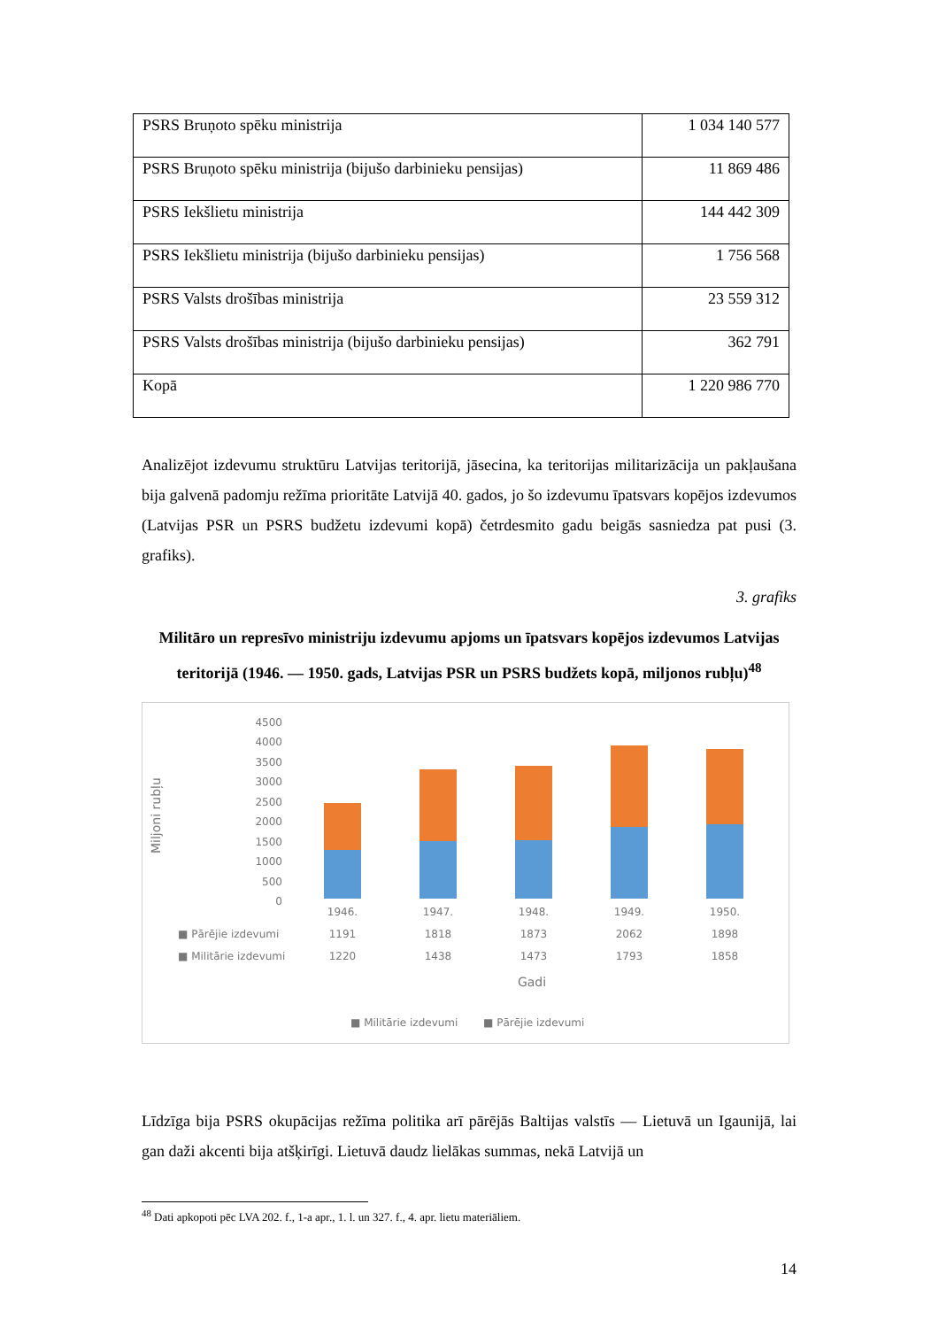| PSRS Bruņoto spēku ministrija | 1 034 140 577 |
| PSRS Bruņoto spēku ministrija (bijušo darbinieku pensijas) | 11 869 486 |
| PSRS Iekšlietu ministrija | 144 442 309 |
| PSRS Iekšlietu ministrija (bijušo darbinieku pensijas) | 1 756 568 |
| PSRS Valsts drošības ministrija | 23 559 312 |
| PSRS Valsts drošības ministrija (bijušo darbinieku pensijas) | 362 791 |
| Kopā | 1 220 986 770 |
Analizējot izdevumu struktūru Latvijas teritorijā, jāsecina, ka teritorijas militarizācija un pakļaušana bija galvenā padomju režīma prioritāte Latvijā 40. gados, jo šo izdevumu īpatsvars kopējos izdevumos (Latvijas PSR un PSRS budžetu izdevumi kopā) četrdesmito gadu beigās sasniedza pat pusi (3. grafiks).
3. grafiks
Militāro un represīvo ministriju izdevumu apjoms un īpatsvars kopējos izdevumos Latvijas teritorijā (1946. — 1950. gads, Latvijas PSR un PSRS budžets kopā, miljonos rubļu)<sup>48</sup>
Miljoni rubļu
4500
4000
3500
3000
2500
2000
1500
1000
500
0
1946.
1947.
1948.
1949.
1950.
1191
1818
1873
2062
1898
1220
1438
1473
1793
1858
Gadi
■ Pārējie izdevumi
■ Militārie izdevumi
■ Militārie izdevumi
■ Pārējie izdevumi
Līdzīga bija PSRS okupācijas režīma politika arī pārējās Baltijas valstīs — Lietuvā un Igaunijā, lai gan daži akcenti bija atšķirīgi. Lietuvā daudz lielākas summas, nekā Latvijā un
<sup>48</sup> Dati apkopoti pēc LVA 202. f., 1-a apr., 1. l. un 327. f., 4. apr. lietu materiāliem.
14